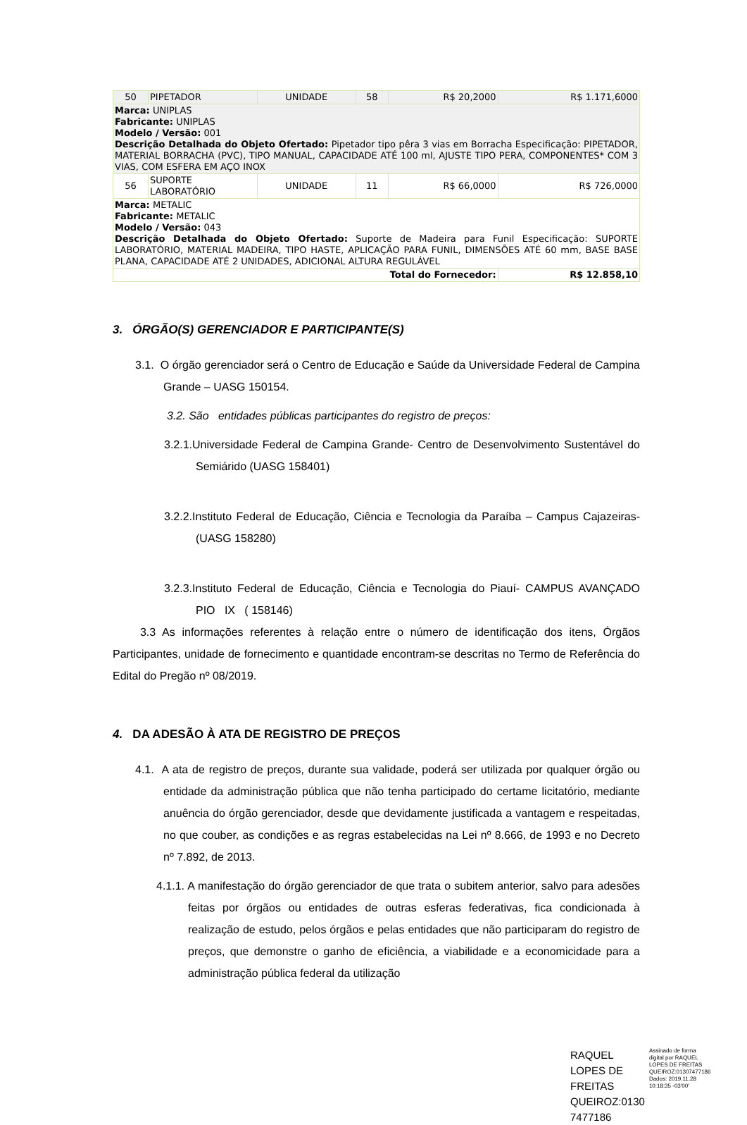| 50 | PIPETADOR | UNIDADE | 58 | R$ 20,2000 | R$ 1.171,6000 |
| Marca: UNIPLAS Fabricante: UNIPLAS Modelo / Versão: 001 Descrição Detalhada do Objeto Ofertado: Pipetador tipo pêra 3 vias em Borracha Especificação: PIPETADOR, MATERIAL BORRACHA (PVC), TIPO MANUAL, CAPACIDADE ATÉ 100 ml, AJUSTE TIPO PERA, COMPONENTES* COM 3 VIAS, COM ESFERA EM AÇO INOX | | | | | |
| 56 | SUPORTE LABORATÓRIO | UNIDADE | 11 | R$ 66,0000 | R$ 726,0000 |
| Marca: METALIC Fabricante: METALIC Modelo / Versão: 043 Descrição Detalhada do Objeto Ofertado: Suporte de Madeira para Funil Especificação: SUPORTE LABORATÓRIO, MATERIAL MADEIRA, TIPO HASTE, APLICAÇÃO PARA FUNIL, DIMENSÕES ATÉ 60 mm, BASE BASE PLANA, CAPACIDADE ATÉ 2 UNIDADES, ADICIONAL ALTURA REGULÁVEL | | | | | |
| Total do Fornecedor: | | | | | R$ 12.858,10 |
3. ÓRGÃO(S) GERENCIADOR E PARTICIPANTE(S)
3.1. O órgão gerenciador será o Centro de Educação e Saúde da Universidade Federal de Campina Grande – UASG 150154.
3.2. São entidades públicas participantes do registro de preços:
3.2.1.Universidade Federal de Campina Grande- Centro de Desenvolvimento Sustentável do Semiárido (UASG 158401)
3.2.2.Instituto Federal de Educação, Ciência e Tecnologia da Paraíba – Campus Cajazeiras- (UASG 158280)
3.2.3.Instituto Federal de Educação, Ciência e Tecnologia do Piauí- CAMPUS AVANÇADO PIO IX ( 158146)
3.3 As informações referentes à relação entre o número de identificação dos itens, Órgãos Participantes, unidade de fornecimento e quantidade encontram-se descritas no Termo de Referência do Edital do Pregão nº 08/2019.
4. DA ADESÃO À ATA DE REGISTRO DE PREÇOS
4.1. A ata de registro de preços, durante sua validade, poderá ser utilizada por qualquer órgão ou entidade da administração pública que não tenha participado do certame licitatório, mediante anuência do órgão gerenciador, desde que devidamente justificada a vantagem e respeitadas, no que couber, as condições e as regras estabelecidas na Lei nº 8.666, de 1993 e no Decreto nº 7.892, de 2013.
4.1.1. A manifestação do órgão gerenciador de que trata o subitem anterior, salvo para adesões feitas por órgãos ou entidades de outras esferas federativas, fica condicionada à realização de estudo, pelos órgãos e pelas entidades que não participaram do registro de preços, que demonstre o ganho de eficiência, a viabilidade e a economicidade para a administração pública federal da utilização
RAQUEL LOPES DE FREITAS QUEIROZ:0130 7477186
Assinado de forma digital por RAQUEL LOPES DE FREITAS QUEIROZ:01307477186
Dados: 2019.11.28 10:18:35 -03'00'